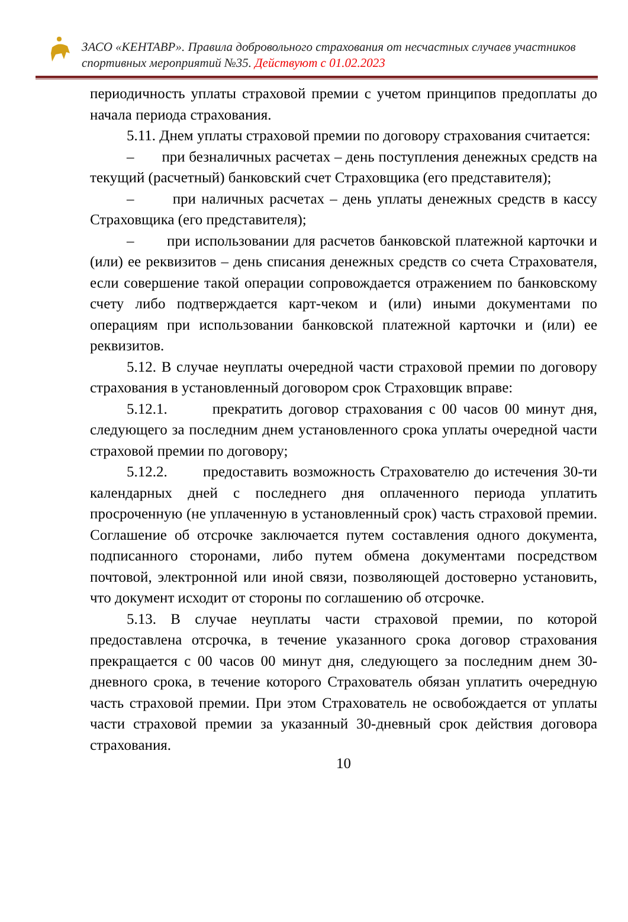ЗАСО «КЕНТАВР». Правила добровольного страхования от несчастных случаев участников спортивных мероприятий №35. Действуют с 01.02.2023
периодичность уплаты страховой премии с учетом принципов предоплаты до начала периода страхования.
5.11. Днем уплаты страховой премии по договору страхования считается:
– при безналичных расчетах – день поступления денежных средств на текущий (расчетный) банковский счет Страховщика (его представителя);
– при наличных расчетах – день уплаты денежных средств в кассу Страховщика (его представителя);
– при использовании для расчетов банковской платежной карточки и (или) ее реквизитов – день списания денежных средств со счета Страхователя, если совершение такой операции сопровождается отражением по банковскому счету либо подтверждается карт-чеком и (или) иными документами по операциям при использовании банковской платежной карточки и (или) ее реквизитов.
5.12. В случае неуплаты очередной части страховой премии по договору страхования в установленный договором срок Страховщик вправе:
5.12.1. прекратить договор страхования с 00 часов 00 минут дня, следующего за последним днем установленного срока уплаты очередной части страховой премии по договору;
5.12.2. предоставить возможность Страхователю до истечения 30-ти календарных дней с последнего дня оплаченного периода уплатить просроченную (не уплаченную в установленный срок) часть страховой премии. Соглашение об отсрочке заключается путем составления одного документа, подписанного сторонами, либо путем обмена документами посредством почтовой, электронной или иной связи, позволяющей достоверно установить, что документ исходит от стороны по соглашению об отсрочке.
5.13. В случае неуплаты части страховой премии, по которой предоставлена отсрочка, в течение указанного срока договор страхования прекращается с 00 часов 00 минут дня, следующего за последним днем 30-дневного срока, в течение которого Страхователь обязан уплатить очередную часть страховой премии. При этом Страхователь не освобождается от уплаты части страховой премии за указанный 30-дневный срок действия договора страхования.
10